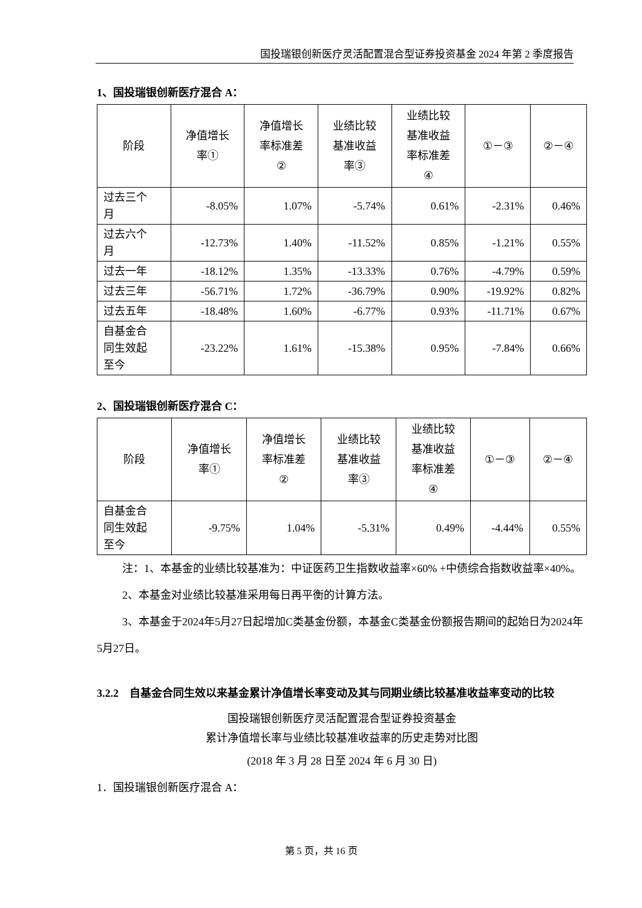国投瑞银创新医疗灵活配置混合型证券投资基金 2024 年第 2 季度报告
1、国投瑞银创新医疗混合 A：
| 阶段 | 净值增长 率① | 净值增长 率标准差 ② | 业绩比较 基准收益 率③ | 业绩比较 基准收益 率标准差 ④ | ①－③ | ②－④ |
| --- | --- | --- | --- | --- | --- | --- |
| 过去三个 月 | -8.05% | 1.07% | -5.74% | 0.61% | -2.31% | 0.46% |
| 过去六个 月 | -12.73% | 1.40% | -11.52% | 0.85% | -1.21% | 0.55% |
| 过去一年 | -18.12% | 1.35% | -13.33% | 0.76% | -4.79% | 0.59% |
| 过去三年 | -56.71% | 1.72% | -36.79% | 0.90% | -19.92% | 0.82% |
| 过去五年 | -18.48% | 1.60% | -6.77% | 0.93% | -11.71% | 0.67% |
| 自基金合 同生效起 至今 | -23.22% | 1.61% | -15.38% | 0.95% | -7.84% | 0.66% |
2、国投瑞银创新医疗混合 C：
| 阶段 | 净值增长 率① | 净值增长 率标准差 ② | 业绩比较 基准收益 率③ | 业绩比较 基准收益 率标准差 ④ | ①－③ | ②－④ |
| --- | --- | --- | --- | --- | --- | --- |
| 自基金合 同生效起 至今 | -9.75% | 1.04% | -5.31% | 0.49% | -4.44% | 0.55% |
注：1、本基金的业绩比较基准为：中证医药卫生指数收益率×60% +中债综合指数收益率×40%。
2、本基金对业绩比较基准采用每日再平衡的计算方法。
3、本基金于2024年5月27日起增加C类基金份额，本基金C类基金份额报告期间的起始日为2024年5月27日。
3.2.2　自基金合同生效以来基金累计净值增长率变动及其与同期业绩比较基准收益率变动的比较
国投瑞银创新医疗灵活配置混合型证券投资基金
累计净值增长率与业绩比较基准收益率的历史走势对比图
(2018 年 3 月 28 日至 2024 年 6 月 30 日)
1．国投瑞银创新医疗混合 A：
第 5 页，共 16 页